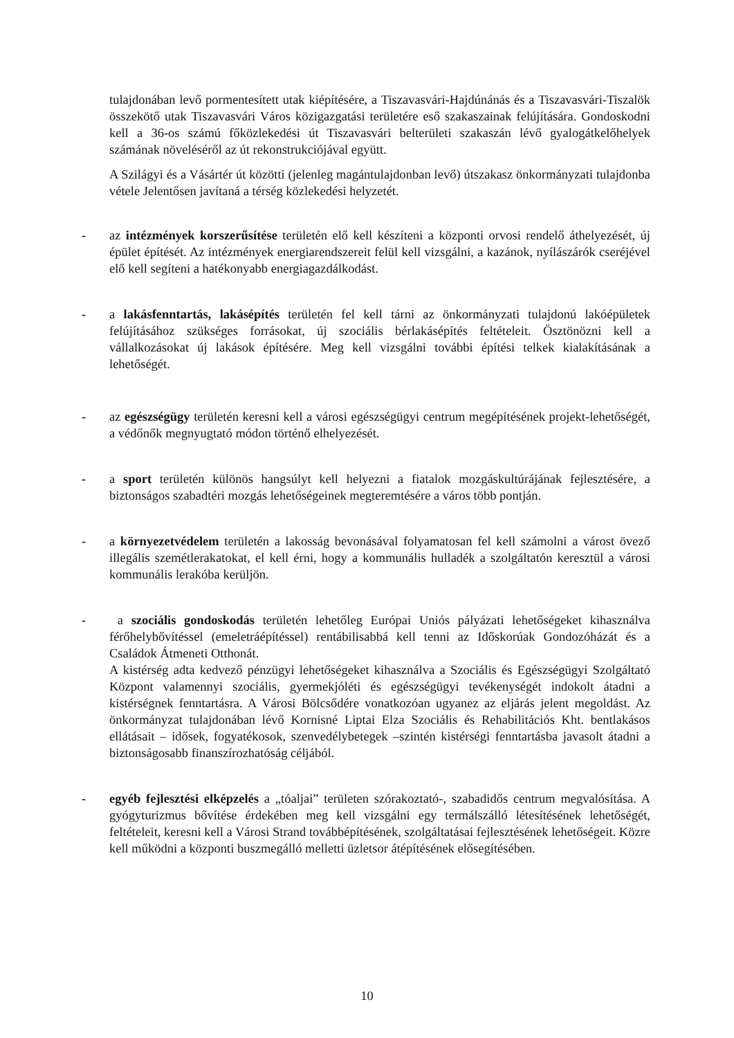tulajdonában levő pormentesített utak kiépítésére, a Tiszavasvári-Hajdúnánás és a Tiszavasvári-Tiszalök összekötő utak Tiszavasvári Város közigazgatási területére eső szakaszainak felújítására. Gondoskodni kell a 36-os számú főközlekedési út Tiszavasvári belterületi szakaszán lévő gyalogátkelőhelyek számának növeléséről az út rekonstrukciójával együtt.
A Szilágyi és a Vásártér út közötti (jelenleg magántulajdonban levő) útszakasz önkormányzati tulajdonba vétele Jelentősen javítaná a térség közlekedési helyzetét.
-
az intézmények korszerűsítése területén elő kell készíteni a központi orvosi rendelő áthelyezését, új épület építését. Az intézmények energiarendszereit felül kell vizsgálni, a kazánok, nyílászárók cseréjével elő kell segíteni a hatékonyabb energiagazdálkodást.
-
a lakásfenntartás, lakásépítés területén fel kell tárni az önkormányzati tulajdonú lakóépületek felújításához szükséges forrásokat, új szociális bérlakásépítés feltételeit. Ösztönözni kell a vállalkozásokat új lakások építésére. Meg kell vizsgálni további építési telkek kialakításának a lehetőségét.
-
az egészségügy területén keresni kell a városi egészségügyi centrum megépítésének projekt-lehetőségét, a védőnők megnyugtató módon történő elhelyezését.
-
a sport területén különös hangsúlyt kell helyezni a fiatalok mozgáskultúrájának fejlesztésére, a biztonságos szabadtéri mozgás lehetőségeinek megteremtésére a város több pontján.
-
a környezetvédelem területén a lakosság bevonásával folyamatosan fel kell számolni a várost övező illegális szemétlerakatokat, el kell érni, hogy a kommunális hulladék a szolgáltatón keresztül a városi kommunális lerakóba kerüljön.
-
a szociális gondoskodás területén lehetőleg Európai Uniós pályázati lehetőségeket kihasználva férőhelybővítéssel (emeletráépítéssel) rentábilisabbá kell tenni az Időskorúak Gondozóházát és a Családok Átmeneti Otthonát.
A kistérség adta kedvező pénzügyi lehetőségeket kihasználva a Szociális és Egészségügyi Szolgáltató Központ valamennyi szociális, gyermekjóléti és egészségügyi tevékenységét indokolt átadni a kistérségnek fenntartásra. A Városi Bölcsődére vonatkozóan ugyanez az eljárás jelent megoldást. Az önkormányzat tulajdonában lévő Kornisné Liptai Elza Szociális és Rehabilitációs Kht. bentlakásos ellátásait – idősek, fogyatékosok, szenvedélybetegek –szintén kistérségi fenntartásba javasolt átadni a biztonságosabb finanszírozhatóság céljából.
-
egyéb fejlesztési elképzelés a „tóaljai” területen szórakoztató-, szabadidős centrum megvalósítása. A gyógyturizmus bővítése érdekében meg kell vizsgálni egy termálszálló létesítésének lehetőségét, feltételeit, keresni kell a Városi Strand továbbépítésének, szolgáltatásai fejlesztésének lehetőségeit. Közre kell működni a központi buszmegálló melletti üzletsor átépítésének elősegítésében.
10